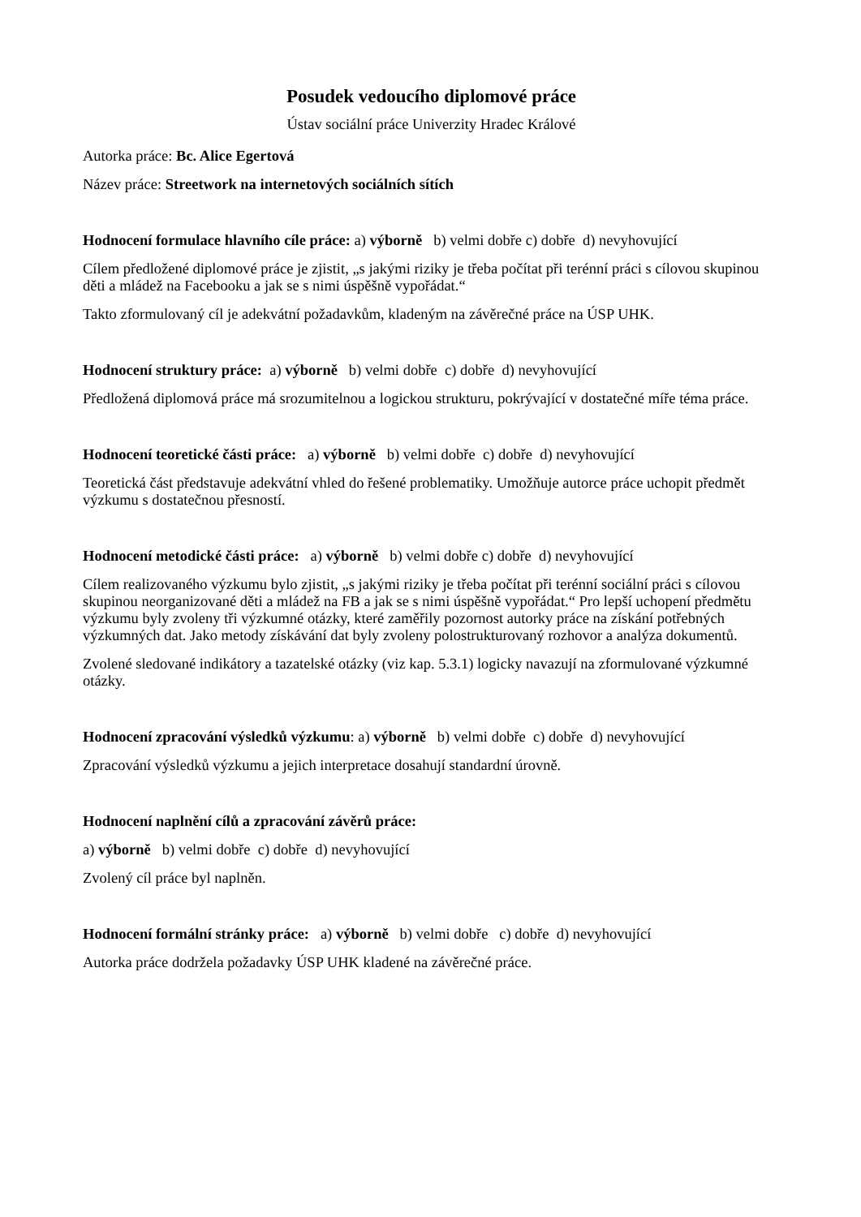Posudek vedoucího diplomové práce
Ústav sociální práce Univerzity Hradec Králové
Autorka práce: Bc. Alice Egertová
Název práce: Streetwork na internetových sociálních sítích
Hodnocení formulace hlavního cíle práce: a) výborně b) velmi dobře c) dobře d) nevyhovující
Cílem předložené diplomové práce je zjistit, „s jakými riziky je třeba počítat při terénní práci s cílovou skupinou děti a mládež na Facebooku a jak se s nimi úspěšně vypořádat.“
Takto zformulovaný cíl je adekvátní požadavkům, kladeným na závěrečné práce na ÚSP UHK.
Hodnocení struktury práce: a) výborně b) velmi dobře c) dobře d) nevyhovující
Předložená diplomová práce má srozumitelnou a logickou strukturu, pokrývající v dostatečné míře téma práce.
Hodnocení teoretické části práce: a) výborně b) velmi dobře c) dobře d) nevyhovující
Teoretická část představuje adekvátní vhled do řešené problematiky. Umožňuje autorce práce uchopit předmět výzkumu s dostatečnou přesností.
Hodnocení metodické části práce: a) výborně b) velmi dobře c) dobře d) nevyhovující
Cílem realizovaného výzkumu bylo zjistit, „s jakými riziky je třeba počítat při terénní sociální práci s cílovou skupinou neorganizované děti a mládež na FB a jak se s nimi úspěšně vypořádat.“ Pro lepší uchopení předmětu výzkumu byly zvoleny tři výzkumné otázky, které zaměřily pozornost autorky práce na získání potřebných výzkumných dat. Jako metody získávání dat byly zvoleny polostrukturovaný rozhovor a analýza dokumentů.
Zvolené sledované indikátory a tazatelské otázky (viz kap. 5.3.1) logicky navazují na zformulované výzkumné otázky.
Hodnocení zpracování výsledků výzkumu: a) výborně b) velmi dobře c) dobře d) nevyhovující
Zpracování výsledků výzkumu a jejich interpretace dosahují standardní úrovně.
Hodnocení naplnění cílů a zpracování závěrů práce:
a) výborně b) velmi dobře c) dobře d) nevyhovující
Zvolený cíl práce byl naplněn.
Hodnocení formální stránky práce: a) výborně b) velmi dobře c) dobře d) nevyhovující
Autorka práce dodržela požadavky ÚSP UHK kladené na závěrečné práce.